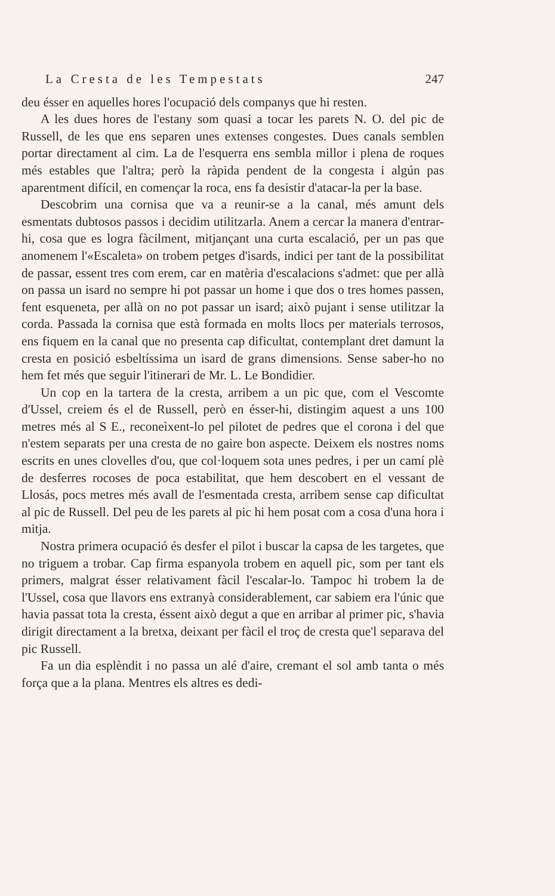La Cresta de les Tempestats 247
deu ésser en aquelles hores l'ocupació dels companys que hi resten.
A les dues hores de l'estany som quasi a tocar les parets N. O. del pic de Russell, de les que ens separen unes extenses congestes. Dues canals semblen portar directament al cim. La de l'esquerra ens sembla millor i plena de roques més estables que l'altra; però la ràpida pendent de la congesta i algún pas aparentment difícil, en començar la roca, ens fa desistir d'atacar-la per la base.
Descobrim una cornisa que va a reunir-se a la canal, més amunt dels esmentats dubtosos passos i decidim utilitzarla. Anem a cercar la manera d'entrar-hi, cosa que es logra fàcilment, mitjançant una curta escalació, per un pas que anomenem l'«Escaleta» on trobem petges d'isards, indici per tant de la possibilitat de passar, essent tres com erem, car en matèria d'escalacions s'admet: que per allà on passa un isard no sempre hi pot passar un home i que dos o tres homes passen, fent esqueneta, per allà on no pot passar un isard; això pujant i sense utilitzar la corda. Passada la cornisa que està formada en molts llocs per materials terrosos, ens fiquem en la canal que no presenta cap dificultat, contemplant dret damunt la cresta en posició esbeltíssima un isard de grans dimensions. Sense saber-ho no hem fet més que seguir l'itinerari de Mr. L. Le Bondidier.
Un cop en la tartera de la cresta, arribem a un pic que, com el Vescomte d'Ussel, creiem és el de Russell, però en ésser-hi, distingim aquest a uns 100 metres més al S E., reconeìxent-lo pel pilotet de pedres que el corona i del que n'estem separats per una cresta de no gaire bon aspecte. Deixem els nostres noms escrits en unes clovelles d'ou, que col·loquem sota unes pedres, i per un camí plè de desferres rocoses de poca estabilitat, que hem descobert en el vessant de Llosás, pocs metres més avall de l'esmentada cresta, arribem sense cap dificultat al pic de Russell. Del peu de les parets al pic hi hem posat com a cosa d'una hora i mitja.
Nostra primera ocupació és desfer el pilot i buscar la capsa de les targetes, que no triguem a trobar. Cap firma espanyola trobem en aquell pic, som per tant els primers, malgrat ésser relativament fàcil l'escalar-lo. Tampoc hi trobem la de l'Ussel, cosa que llavors ens extranyà considerablement, car sabiem era l'únic que havia passat tota la cresta, éssent això degut a que en arribar al primer pic, s'havia dirigit directament a la bretxa, deixant per fàcil el troç de cresta que'l separava del pic Russell.
Fa un dia esplèndit i no passa un alé d'aire, cremant el sol amb tanta o més força que a la plana. Mentres els altres es dedi-